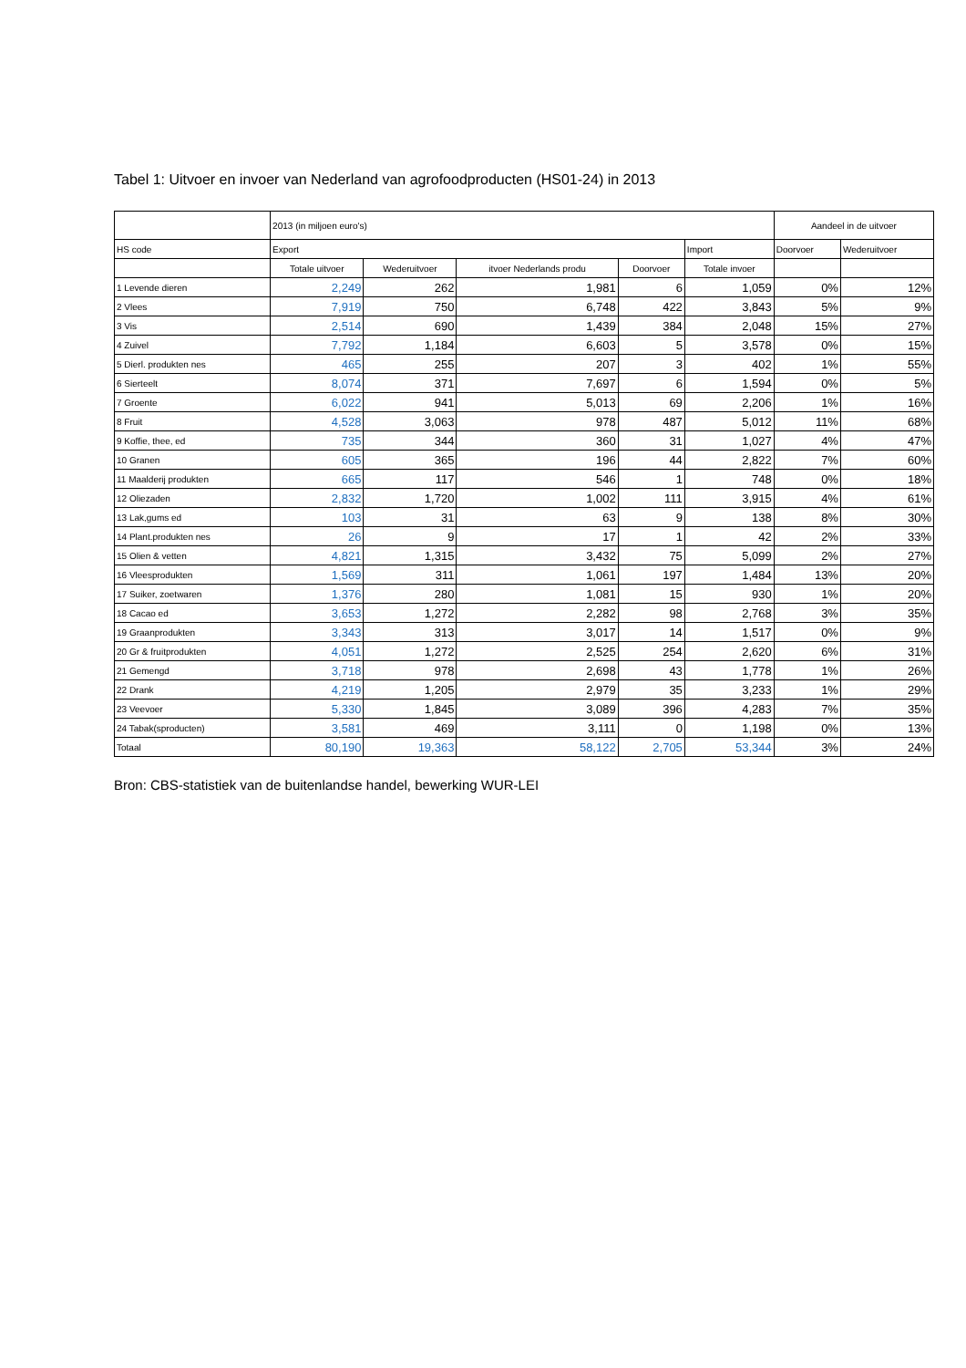Tabel 1: Uitvoer en invoer van Nederland van agrofoodproducten (HS01-24) in 2013
| | 2013 (in miljoen euro's) | | | | | Aandeel in de uitvoer | |
| --- | --- | --- | --- | --- | --- | --- | --- |
| HS code | Export | | | | Import | Doorvoer | Wederuitvoer |
| | Totale uitvoer | Wederuitvoer | itvoer Nederlands produ | Doorvoer | Totale invoer | | |
| 1 Levende dieren | 2,249 | 262 | 1,981 | 6 | 1,059 | 0% | 12% |
| 2 Vlees | 7,919 | 750 | 6,748 | 422 | 3,843 | 5% | 9% |
| 3 Vis | 2,514 | 690 | 1,439 | 384 | 2,048 | 15% | 27% |
| 4 Zuivel | 7,792 | 1,184 | 6,603 | 5 | 3,578 | 0% | 15% |
| 5 Dierl. produkten nes | 465 | 255 | 207 | 3 | 402 | 1% | 55% |
| 6 Sierteelt | 8,074 | 371 | 7,697 | 6 | 1,594 | 0% | 5% |
| 7 Groente | 6,022 | 941 | 5,013 | 69 | 2,206 | 1% | 16% |
| 8 Fruit | 4,528 | 3,063 | 978 | 487 | 5,012 | 11% | 68% |
| 9 Koffie, thee, ed | 735 | 344 | 360 | 31 | 1,027 | 4% | 47% |
| 10 Granen | 605 | 365 | 196 | 44 | 2,822 | 7% | 60% |
| 11 Maalderij produkten | 665 | 117 | 546 | 1 | 748 | 0% | 18% |
| 12 Oliezaden | 2,832 | 1,720 | 1,002 | 111 | 3,915 | 4% | 61% |
| 13 Lak,gums ed | 103 | 31 | 63 | 9 | 138 | 8% | 30% |
| 14 Plant.produkten nes | 26 | 9 | 17 | 1 | 42 | 2% | 33% |
| 15 Olien & vetten | 4,821 | 1,315 | 3,432 | 75 | 5,099 | 2% | 27% |
| 16 Vleesprodukten | 1,569 | 311 | 1,061 | 197 | 1,484 | 13% | 20% |
| 17 Suiker, zoetwaren | 1,376 | 280 | 1,081 | 15 | 930 | 1% | 20% |
| 18 Cacao ed | 3,653 | 1,272 | 2,282 | 98 | 2,768 | 3% | 35% |
| 19 Graanprodukten | 3,343 | 313 | 3,017 | 14 | 1,517 | 0% | 9% |
| 20 Gr & fruitprodukten | 4,051 | 1,272 | 2,525 | 254 | 2,620 | 6% | 31% |
| 21 Gemengd | 3,718 | 978 | 2,698 | 43 | 1,778 | 1% | 26% |
| 22 Drank | 4,219 | 1,205 | 2,979 | 35 | 3,233 | 1% | 29% |
| 23 Veevoer | 5,330 | 1,845 | 3,089 | 396 | 4,283 | 7% | 35% |
| 24 Tabak(sproducten) | 3,581 | 469 | 3,111 | 0 | 1,198 | 0% | 13% |
| Totaal | 80,190 | 19,363 | 58,122 | 2,705 | 53,344 | 3% | 24% |
Bron: CBS-statistiek van de buitenlandse handel, bewerking WUR-LEI